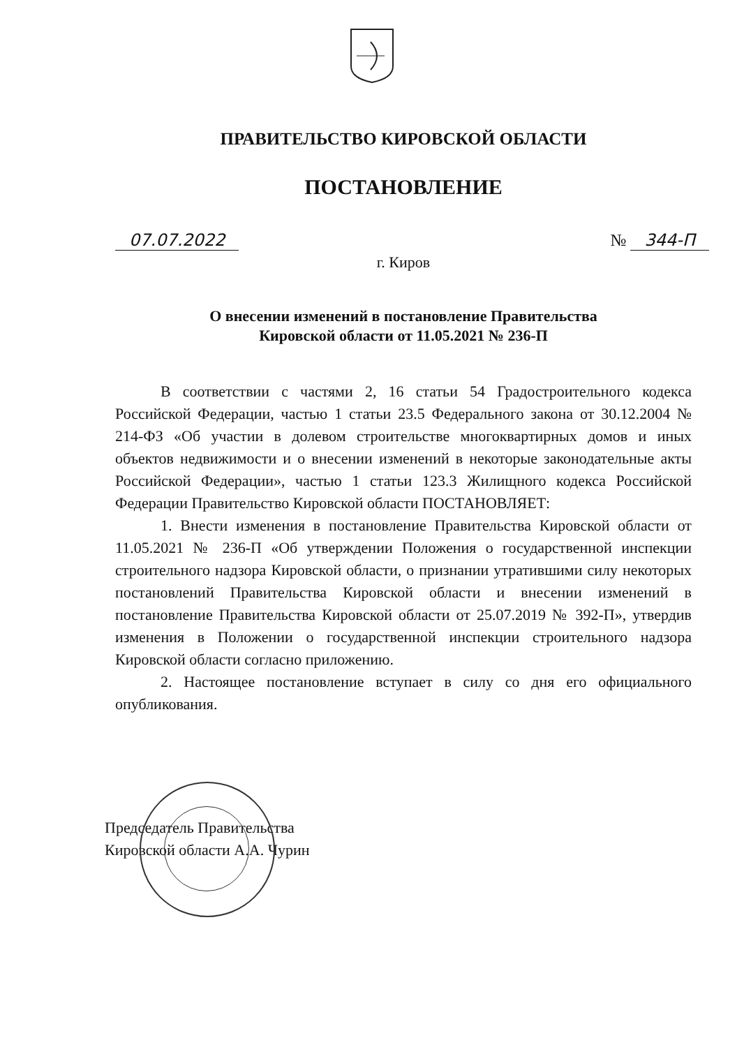ПРАВИТЕЛЬСТВО КИРОВСКОЙ ОБЛАСТИ
ПОСТАНОВЛЕНИЕ
07.07.2022 № 344-П
г. Киров
О внесении изменений в постановление Правительства
Кировской области от 11.05.2021 № 236-П
В соответствии с частями 2, 16 статьи 54 Градостроительного кодекса Российской Федерации, частью 1 статьи 23.5 Федерального закона от 30.12.2004 № 214-ФЗ «Об участии в долевом строительстве многоквартирных домов и иных объектов недвижимости и о внесении изменений в некоторые законодательные акты Российской Федерации», частью 1 статьи 123.3 Жилищного кодекса Российской Федерации Правительство Кировской области ПОСТАНОВЛЯЕТ:
1. Внести изменения в постановление Правительства Кировской области от 11.05.2021 № 236-П «Об утверждении Положения о государственной инспекции строительного надзора Кировской области, о признании утратившими силу некоторых постановлений Правительства Кировской области и внесении изменений в постановление Правительства Кировской области от 25.07.2019 № 392-П», утвердив изменения в Положении о государственной инспекции строительного надзора Кировской области согласно приложению.
2. Настоящее постановление вступает в силу со дня его официального опубликования.
Председатель Правительства
Кировской области А.А. Чурин